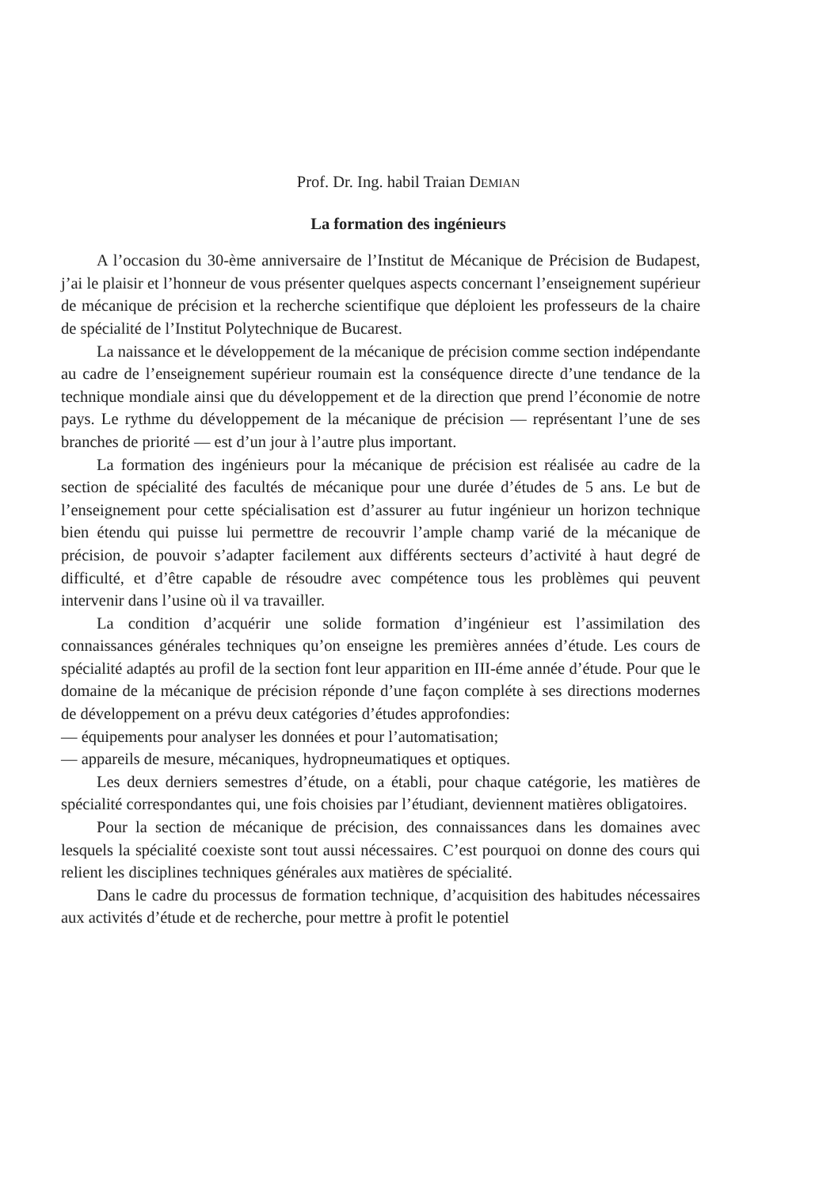Prof. Dr. Ing. habil Traian DEMIAN
La formation des ingénieurs
A l’occasion du 30-ème anniversaire de l’Institut de Mécanique de Précision de Budapest, j’ai le plaisir et l’honneur de vous présenter quelques aspects concernant l’enseignement supérieur de mécanique de précision et la recherche scientifique que déploient les professeurs de la chaire de spécialité de l’Institut Polytechnique de Bucarest.
La naissance et le développement de la mécanique de précision comme section indépendante au cadre de l’enseignement supérieur roumain est la conséquence directe d’une tendance de la technique mondiale ainsi que du développement et de la direction que prend l’économie de notre pays. Le rythme du développement de la mécanique de précision — représentant l’une de ses branches de priorité — est d’un jour à l’autre plus important.
La formation des ingénieurs pour la mécanique de précision est réalisée au cadre de la section de spécialité des facultés de mécanique pour une durée d’études de 5 ans. Le but de l’enseignement pour cette spécialisation est d’assurer au futur ingénieur un horizon technique bien étendu qui puisse lui permettre de recouvrir l’ample champ varié de la mécanique de précision, de pouvoir s’adapter facilement aux différents secteurs d’activité à haut degré de difficulté, et d’être capable de résoudre avec compétence tous les problèmes qui peuvent intervenir dans l’usine où il va travailler.
La condition d’acquérir une solide formation d’ingénieur est l’assimilation des connaissances générales techniques qu’on enseigne les premières années d’étude. Les cours de spécialité adaptés au profil de la section font leur apparition en III-éme année d’étude. Pour que le domaine de la mécanique de précision réponde d’une façon compléte à ses directions modernes de développement on a prévu deux catégories d’études approfondies:
— équipements pour analyser les données et pour l’automatisation;
— appareils de mesure, mécaniques, hydropneumatiques et optiques.
Les deux derniers semestres d’étude, on a établi, pour chaque catégorie, les matières de spécialité correspondantes qui, une fois choisies par l’étudiant, deviennent matières obligatoires.
Pour la section de mécanique de précision, des connaissances dans les domaines avec lesquels la spécialité coexiste sont tout aussi nécessaires. C’est pourquoi on donne des cours qui relient les disciplines techniques générales aux matières de spécialité.
Dans le cadre du processus de formation technique, d’acquisition des habitudes nécessaires aux activités d’étude et de recherche, pour mettre à profit le potentiel